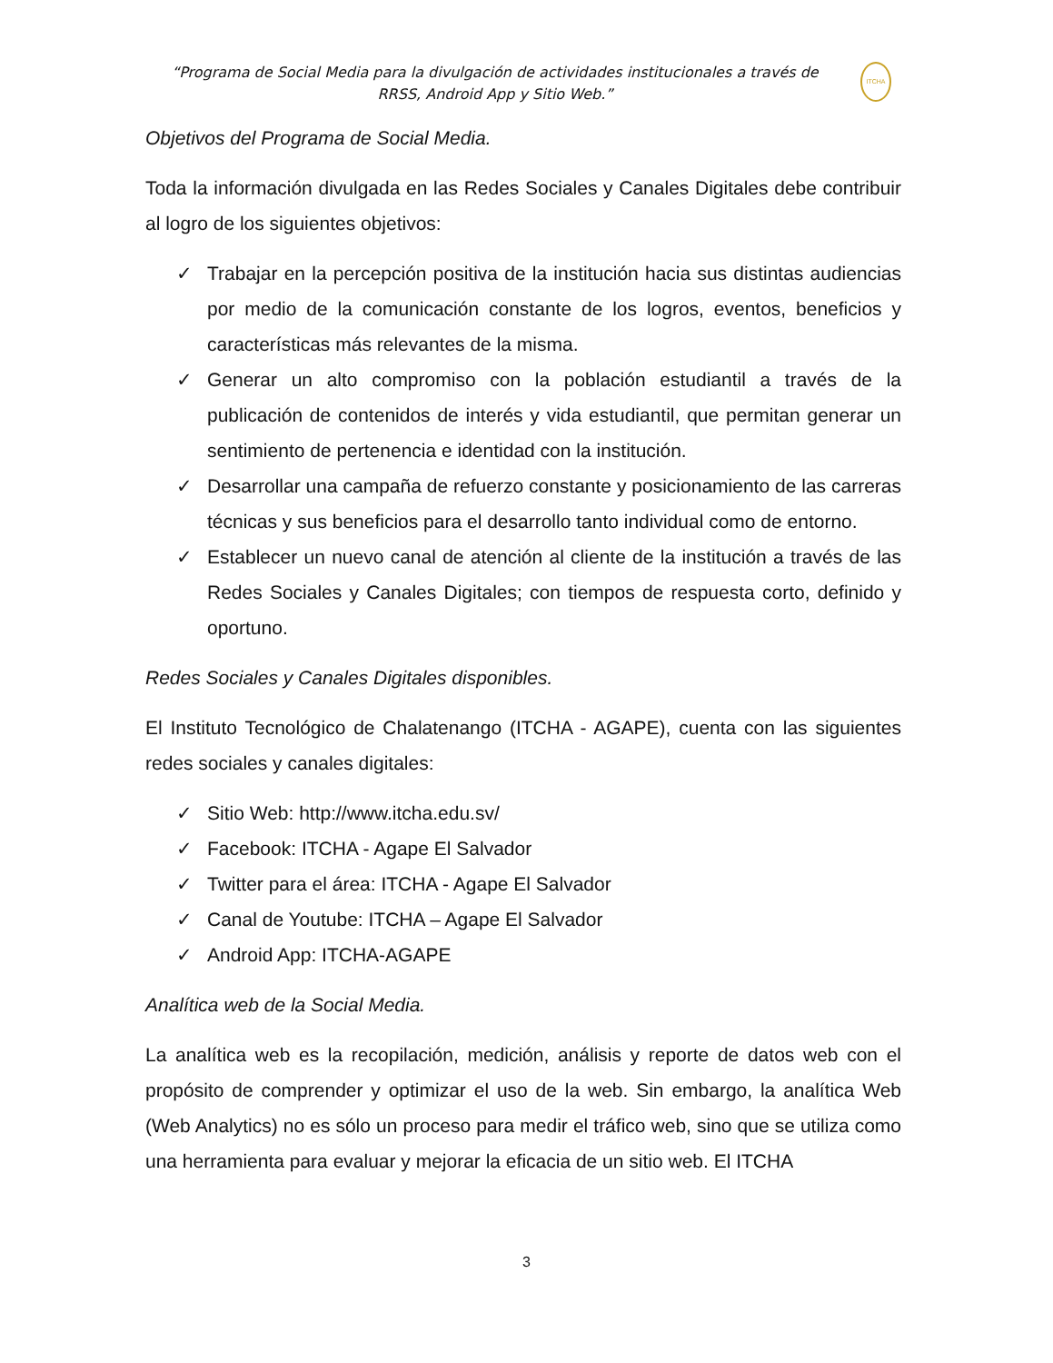“Programa de Social Media para la divulgación de actividades institucionales a través de RRSS, Android App y Sitio Web.”
ITCHA
Objetivos del Programa de Social Media.
Toda la información divulgada en las Redes Sociales y Canales Digitales debe contribuir al logro de los siguientes objetivos:
✓ Trabajar en la percepción positiva de la institución hacia sus distintas audiencias por medio de la comunicación constante de los logros, eventos, beneficios y características más relevantes de la misma.
✓ Generar un alto compromiso con la población estudiantil a través de la publicación de contenidos de interés y vida estudiantil, que permitan generar un sentimiento de pertenencia e identidad con la institución.
✓ Desarrollar una campaña de refuerzo constante y posicionamiento de las carreras técnicas y sus beneficios para el desarrollo tanto individual como de entorno.
✓ Establecer un nuevo canal de atención al cliente de la institución a través de las Redes Sociales y Canales Digitales; con tiempos de respuesta corto, definido y oportuno.
Redes Sociales y Canales Digitales disponibles.
El Instituto Tecnológico de Chalatenango (ITCHA - AGAPE), cuenta con las siguientes redes sociales y canales digitales:
✓ Sitio Web: http://www.itcha.edu.sv/
✓ Facebook: ITCHA - Agape El Salvador
✓ Twitter para el área: ITCHA - Agape El Salvador
✓ Canal de Youtube: ITCHA – Agape El Salvador
✓ Android App: ITCHA-AGAPE
Analítica web de la Social Media.
La analítica web es la recopilación, medición, análisis y reporte de datos web con el propósito de comprender y optimizar el uso de la web. Sin embargo, la analítica Web (Web Analytics) no es sólo un proceso para medir el tráfico web, sino que se utiliza como una herramienta para evaluar y mejorar la eficacia de un sitio web. El ITCHA
3